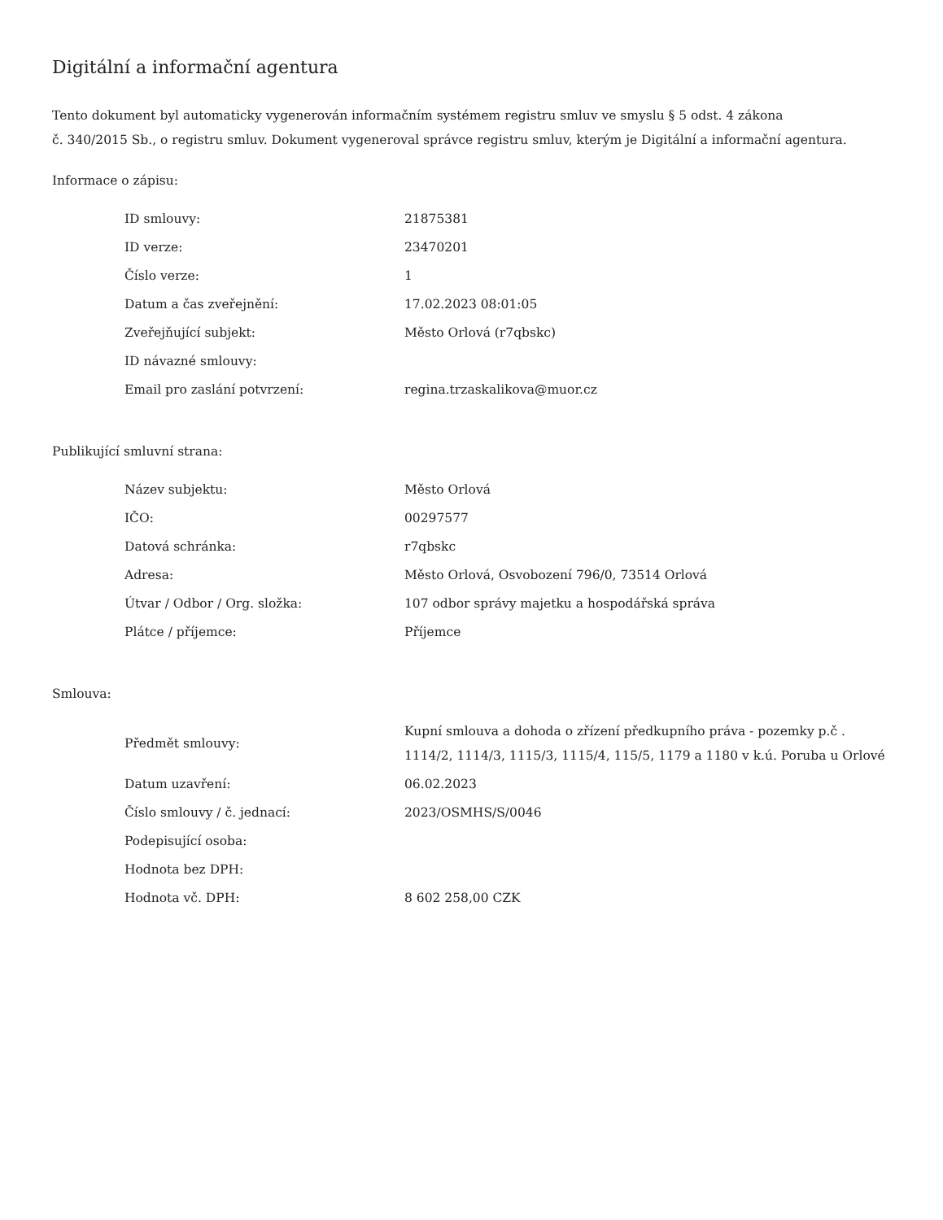Digitální a informační agentura
Tento dokument byl automaticky vygenerován informačním systémem registru smluv ve smyslu § 5 odst. 4 zákona
č. 340/2015 Sb., o registru smluv. Dokument vygeneroval správce registru smluv, kterým je Digitální a informační agentura.
Informace o zápisu:
| ID smlouvy: | 21875381 |
| ID verze: | 23470201 |
| Číslo verze: | 1 |
| Datum a čas zveřejnění: | 17.02.2023 08:01:05 |
| Zveřejňující subjekt: | Město Orlová (r7qbskc) |
| ID návazné smlouvy: | |
| Email pro zaslání potvrzení: | regina.trzaskalikova@muor.cz |
Publikující smluvní strana:
| Název subjektu: | Město Orlová |
| IČO: | 00297577 |
| Datová schránka: | r7qbskc |
| Adresa: | Město Orlová, Osvobození 796/0, 73514 Orlová |
| Útvar / Odbor / Org. složka: | 107 odbor správy majetku a hospodářská správa |
| Plátce / příjemce: | Příjemce |
Smlouva:
| Předmět smlouvy: | Kupní smlouva a dohoda o zřízení předkupního práva - pozemky p.č . 1114/2, 1114/3, 1115/3, 1115/4, 115/5, 1179 a 1180 v k.ú. Poruba u Orlové |
| Datum uzavření: | 06.02.2023 |
| Číslo smlouvy / č. jednací: | 2023/OSMHS/S/0046 |
| Podepisující osoba: | |
| Hodnota bez DPH: | |
| Hodnota vč. DPH: | 8 602 258,00 CZK |